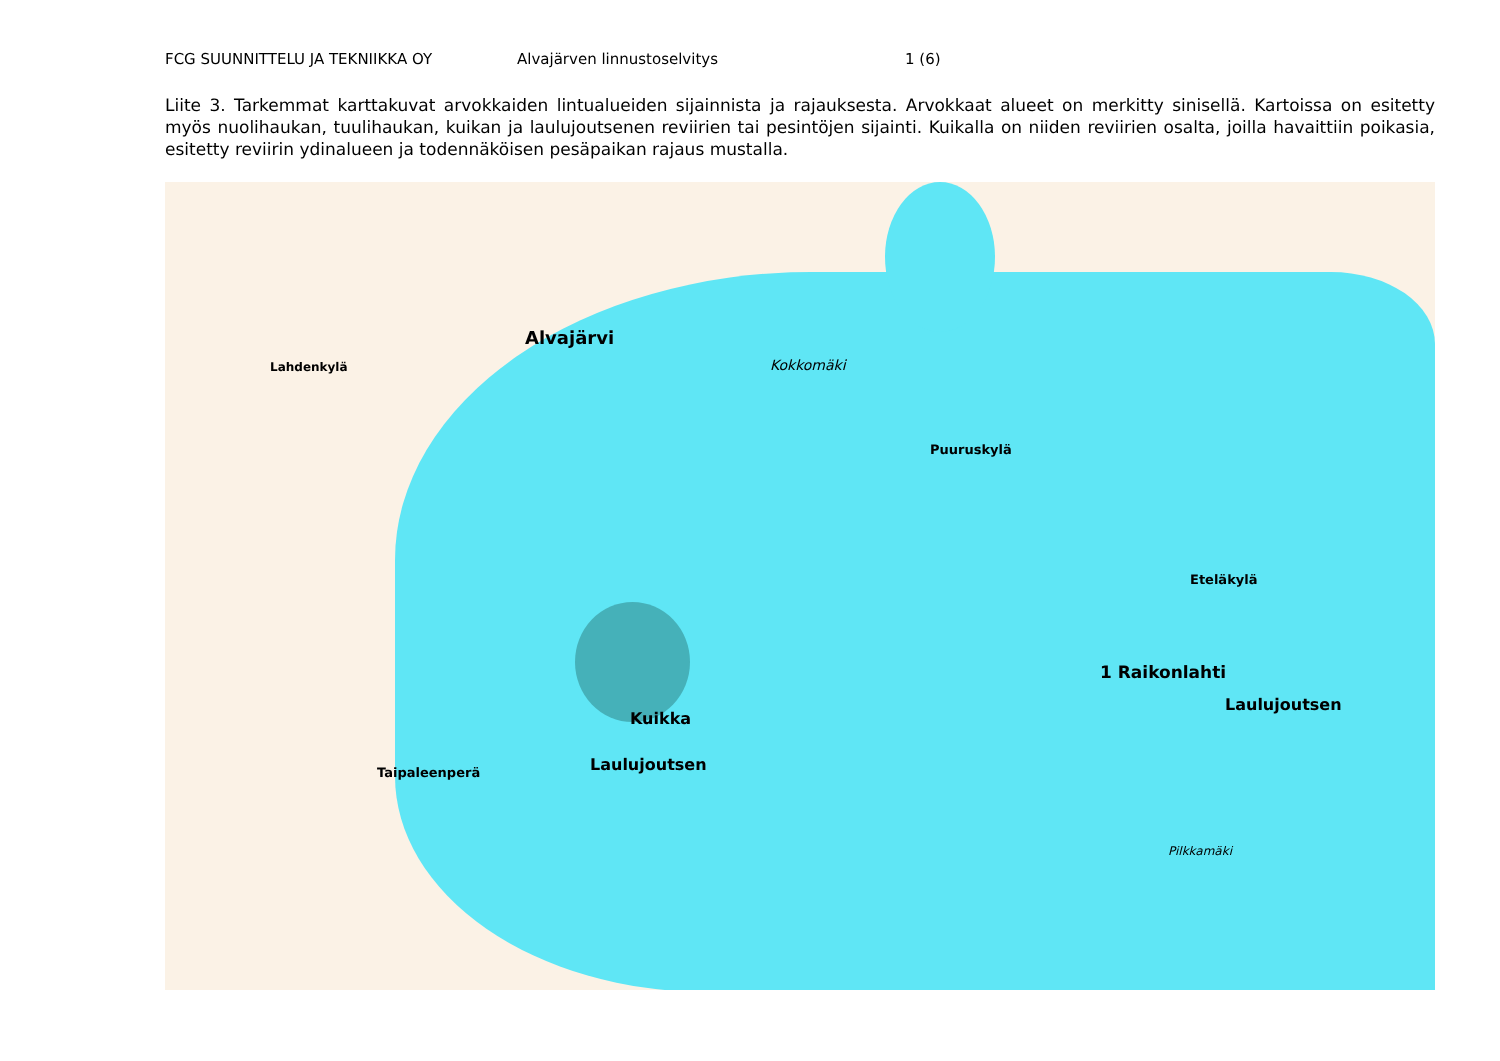FCG SUUNNITTELU JA TEKNIIKKA OY Alvajärven linnustoselvitys 1 (6)
Liite 3. Tarkemmat karttakuvat arvokkaiden lintualueiden sijainnista ja rajauksesta. Arvokkaat alueet on merkitty sinisellä. Kartoissa on esitetty myös nuolihaukan, tuulihaukan, kuikan ja laulujoutsenen reviirien tai pesintöjen sijainti. Kuikalla on niiden reviirien osalta, joilla havaittiin poikasia, esitetty reviirin ydinalueen ja todennäköisen pesäpaikan rajaus mustalla.
Alvajärvi
Lahdenkylä
Puuruskylä
Eteläkylä
1 Raikonlahti
Laulujoutsen
Kuikka
Laulujoutsen
Taipaleenperä
Kokkomäki
Pilkkamäki